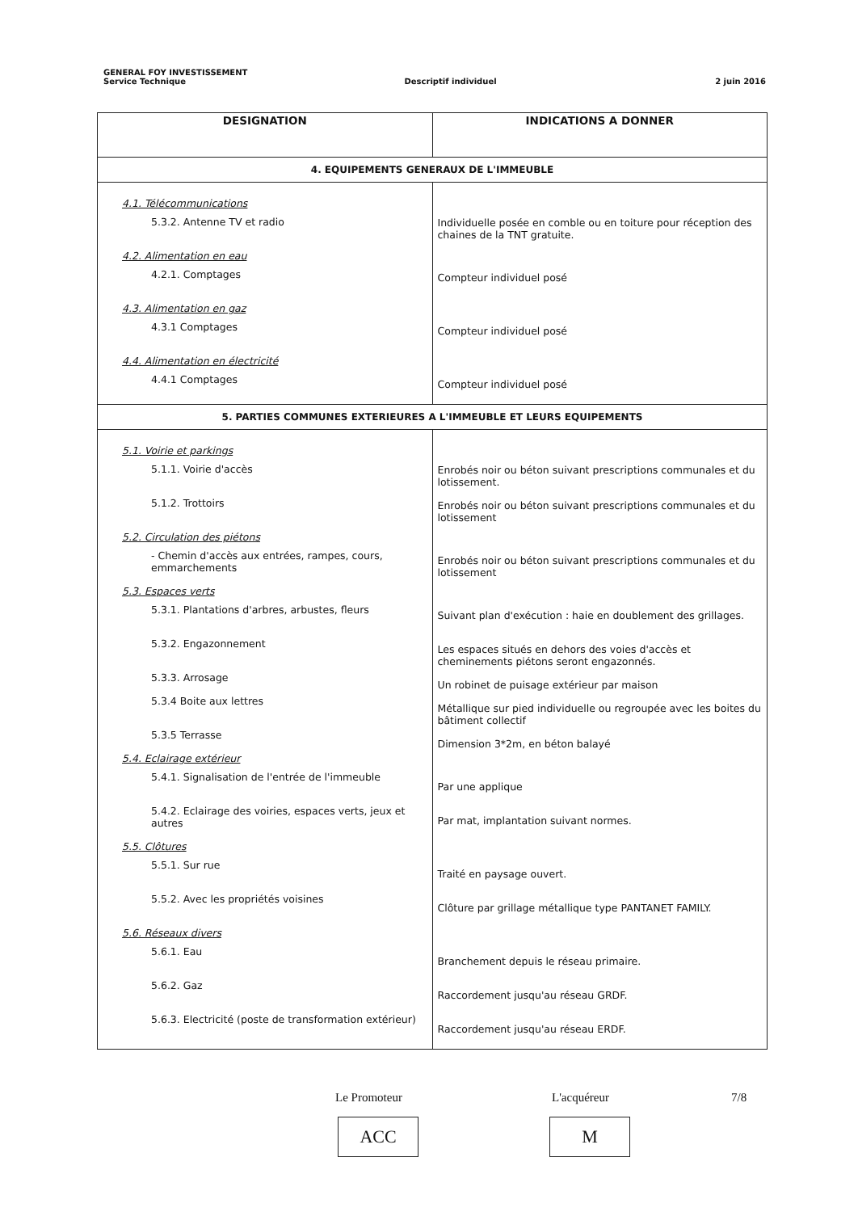GENERAL FOY INVESTISSEMENT
Service Technique Descriptif individuel 2 juin 2016
| DESIGNATION | INDICATIONS A DONNER |
| --- | --- |
| 4. EQUIPEMENTS GENERAUX DE L'IMMEUBLE | |
| 4.1. Télécommunications 5.3.2. Antenne TV et radio 4.2. Alimentation en eau 4.2.1. Comptages 4.3. Alimentation en gaz 4.3.1 Comptages 4.4. Alimentation en électricité 4.4.1 Comptages | Individuelle posée en comble ou en toiture pour réception des chaines de la TNT gratuite. Compteur individuel posé Compteur individuel posé Compteur individuel posé |
| 5. PARTIES COMMUNES EXTERIEURES A L'IMMEUBLE ET LEURS EQUIPEMENTS | |
| 5.1. Voirie et parkings 5.1.1. Voirie d'accès 5.1.2. Trottoirs 5.2. Circulation des piétons - Chemin d'accès aux entrées, rampes, cours, emmarchements 5.3. Espaces verts 5.3.1. Plantations d'arbres, arbustes, fleurs 5.3.2. Engazonnement 5.3.3. Arrosage 5.3.4 Boite aux lettres 5.3.5 Terrasse 5.4. Eclairage extérieur 5.4.1. Signalisation de l'entrée de l'immeuble 5.4.2. Eclairage des voiries, espaces verts, jeux et autres 5.5. Clôtures 5.5.1. Sur rue 5.5.2. Avec les propriétés voisines 5.6. Réseaux divers 5.6.1. Eau 5.6.2. Gaz 5.6.3. Electricité (poste de transformation extérieur) | Enrobés noir ou béton suivant prescriptions communales et du lotissement. Enrobés noir ou béton suivant prescriptions communales et du lotissement Enrobés noir ou béton suivant prescriptions communales et du lotissement Suivant plan d'exécution : haie en doublement des grillages. Les espaces situés en dehors des voies d'accès et cheminements piétons seront engazonnés. Un robinet de puisage extérieur par maison Métallique sur pied individuelle ou regroupée avec les boites du bâtiment collectif Dimension 3*2m, en béton balayé Par une applique Par mat, implantation suivant normes. Traité en paysage ouvert. Clôture par grillage métallique type PANTANET FAMILY. Branchement depuis le réseau primaire. Raccordement jusqu'au réseau GRDF. Raccordement jusqu'au réseau ERDF. |
Le Promoteur L'acquéreur 7/8
ACC M